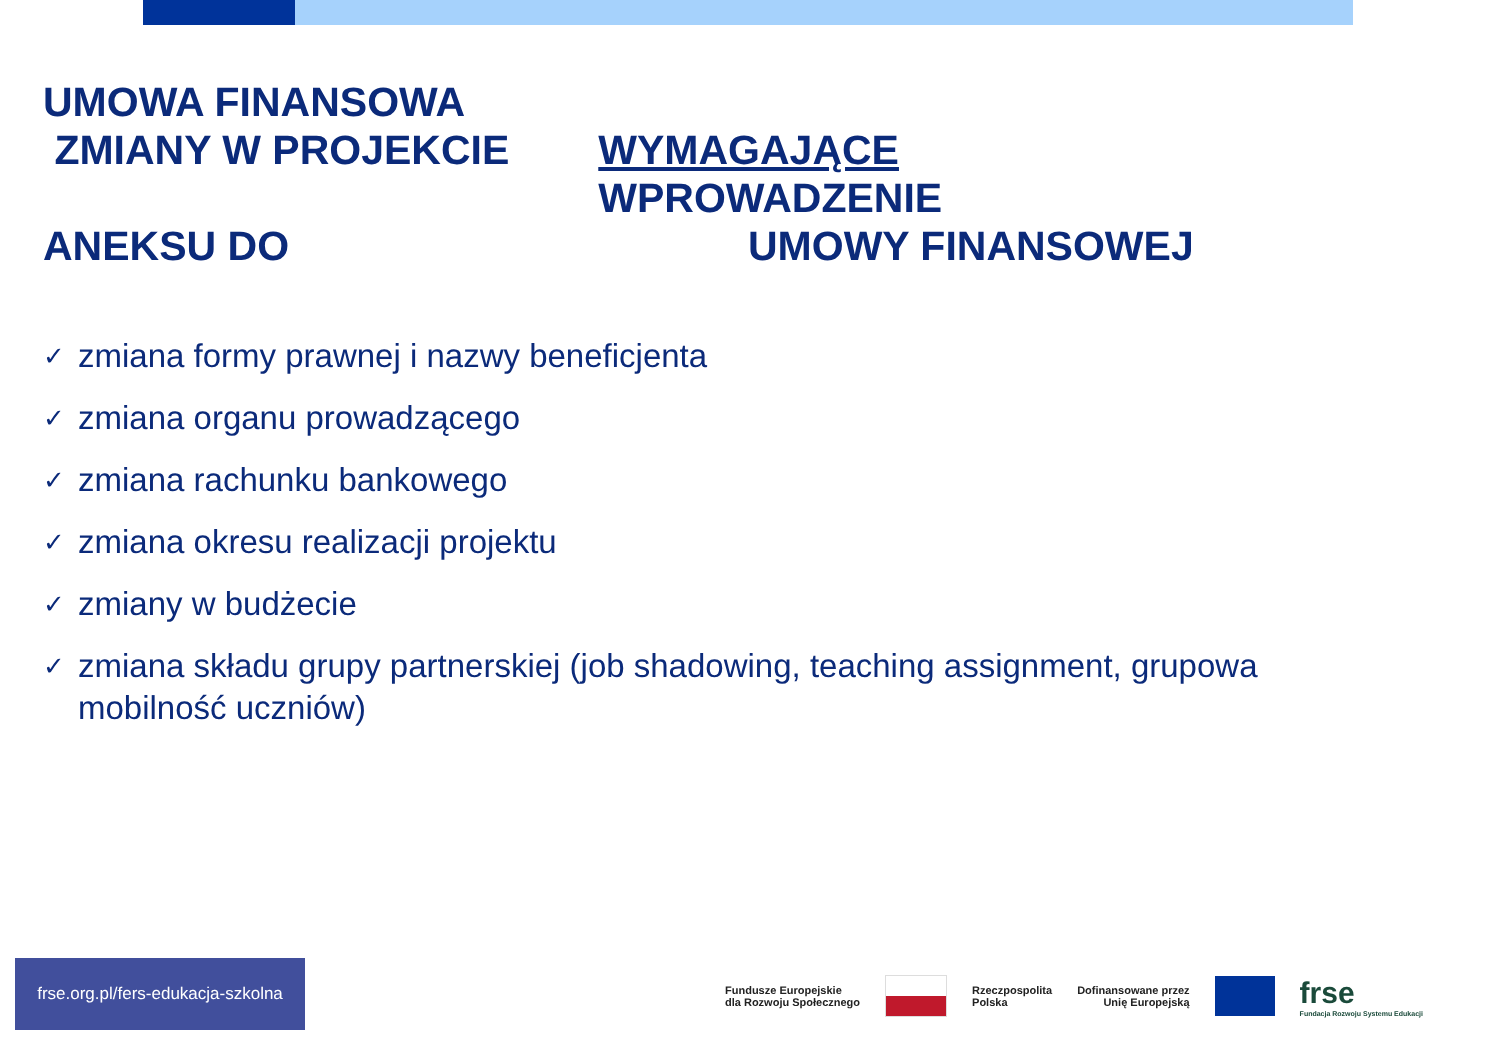UMOWA FINANSOWA
ZMIANY W PROJEKCIE WYMAGAJĄCE WPROWADZENIE
ANEKSU DO UMOWY FINANSOWEJ
✓ zmiana formy prawnej i nazwy beneficjenta
✓ zmiana organu prowadzącego
✓ zmiana rachunku bankowego
✓ zmiana okresu realizacji projektu
✓ zmiany w budżecie
✓ zmiana składu grupy partnerskiej (job shadowing, teaching assignment, grupowa mobilność uczniów)
frse.org.pl/fers-edukacja-szkolna
Fundusze Europejskie
dla Rozwoju Społecznego
Rzeczpospolita
Polska
Dofinansowane przez
Unię Europejską
frse
Fundacja Rozwoju Systemu Edukacji